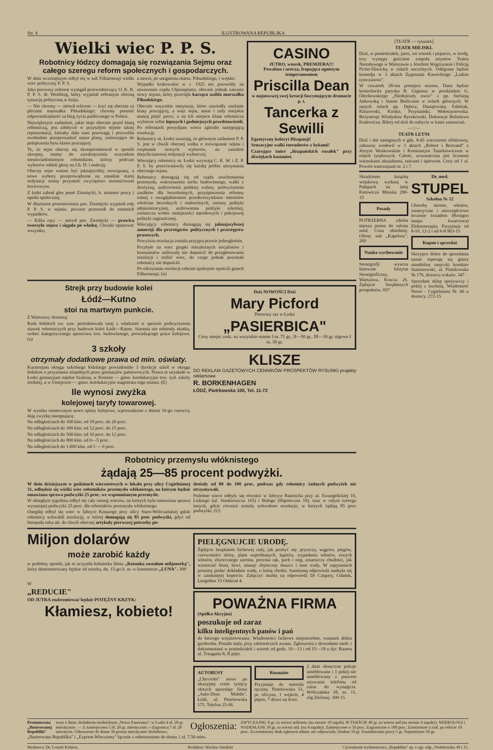Str. 4 ILUSTROWANA REPUBLIKA
Wielki wiec P. P. S.
Robotnicy łódzcy domagają się rozwiązania Sejmu oraz całego szeregu reform społecznych i gospodarczych.
W dniu wczorajszym odbył się w sali Filharmonji wielki wiec polityczny P. P. S.
Jako pierwszy referent wystąpił przewodniczący O. K. R. P. P. S. dr. Weisberg, który wyjaśnił zebranym obecną sytuację polityczną w kraju.
— Nie chcemy — mówił referent — kryć się obecnie za plecami marszałka Piłsudskiego; chcemy ponosić odpowiedzialność za bieg życia publicznego w Polsce.
Największym zadaniem, jakie staje obecnie przed klasą robotniczą, jest zdobycie w przyszłym sejmie takiej reprezentacji, któraby dała nam przewagę i pozwoliła swobodnie przeprowadzić nasze plany, zmierzające do polepszenia bytu klasie pracującej.
To, że sejm obecny się skompromitował w sposób okropny, mamy do zawdzięczenia wszystkim nieuświadomionym robotnikom, którzy podczas wyborów oddali głosy na Ch. D. i endecję.
Obecny sejm winien być jaknajrychlej rozwiązany, a nowe wybory przeprowadzone na zasadzie starej ordynacji winny przynieść zwycięstwo stronnictwom lewicowym.
Z kolei zabrał głos poseł Ziemięcki, b. minister pracy i opieki społecznej.
W dłuższem przemówieniu pos. Ziemięcki wyjaśnił rolę P. P. S. w sejmie, poczem przeszedł do ostatnich wypadków.
— Kilka razy — mówił pos. Ziemięcki — prawica tworzyła sojusz i sięgała po władzę. Chciała opanować wszystko,
a nawet, po ustąpieniu marsz. Piłsudskiego, i wojsko.
Wypadki krakowskie w r. 1925 nie pozwoliły na utworzenie rządu Chjenopiasta, obecnie jednak zawarto nowy sojusz, który przecięła karząca szabla marszałka Piłsudskiego.
Obecnie wszystkie instytucje, które zawiodły zaufanie klasy pracującej, a więc sejm, senat i rady miejskie muszą pójść precz, a na ich miejsce klasa robotnicza wybierze sobie lepszych i godniejszych przedstawicieli.
Po referatach prezydjum wiecu zgłosiło następującą rezolucję:
Robotnicy m. Łodzi uważają, że głównym zadaniem P. P. S. jest w chwili obecnej walka o rozwiązanie sejmu i rozpisanie nowych wyborów, na zasadzie dotychczasowej ordynacji wyborczej.
Wiecujący robotnicy m. Łodzi wzywają C. K. W. i Z. P. P. S. by przeciwstawiły się każdej próbie utrzymania obecnego sejmu.
Robotnicy domagają się od rządu uruchomienia przemysłu, wskrzeszenia ruchu budowlanego, walki z drożyzną, uzdrowienia polskiej waluty, podwyższenia zasiłków dla bezrobotnych, przyśpieszenia reformy rolnej z uwzględnieniem przedewszystkiem interesów włościan bezrolnych i małorolnych, zmiany polityki administracyjnej, uzdrowienia polityki szkolnej, zwłaszcza wobec mniejszości narodowych i pokojowej polityki zagranicznej.
Wiecujący robotnicy domagają się jaknajszybszej amnestji dla przestępców politycznych i przestępstw prasowych.
Powyższa rezolucja została przyjęta prawie jednogłośnie.
Przybyłe na wiec grupki niezależnych socjalistów i komunistów usiłowały nie dopuścić do przegłosowania rezolucji i rozbić wiec, do czego jednak pozostali robotnicy nie dopuścili.
Po odczytaniu rezolucji zebrani spokojnie opuścili gmach Filharmonji. (n)
CASINO
JUTRO, wtorek, PREMJERA!!!
Powabna i urocza, frapująca ognistym temperamentem
Priscilla Dean
w najnowszej swej kreacji fascynującym dramacie p. t.
Tancerka z Sewilli
Egzotyczny koloryt Hiszpanji!
Sensacyjne walki toreadorów z bykami!
Czarujące tańce „hiszpańskich rusałek" przy dźwiękach kastaniet.
Strejk przy budowie kolei
Łódź—Kutno
stoi na martwym punkcie.
Z Warszawy donoszą:
Rada łódzkich zw. zaw. pertraktowała tutaj z władzami w sprawie podwyższenia stawek robotniczych przy budowie kolei Łódź—Kutno. Starania nie odniosły skutku, wobec kategorycznego sprzeciwu tow. budowlanego, prowadzącego prace kolejowe. (u)
3 szkoły
otrzymały dodatkowe prawa od min. oświaty.
Kuratorjum okręgu szkolnego łódzkiego powiadomiło 3 dyrekcje szkół w okręgu łódzkim o przyznaniu niepełnych praw gimnazjów państwowych. Prawa te uzyskało w Łodzi gimnazjum męskie Szakina, w Koninie — gimn. koedukacyjne tow. żyd. szkoły średniej, a w Uniejowie — gimn. koedukacyjne magistratu tego miasta. (E)
Ile wynosi zwyżka
kolejowej taryfy towarowej.
W wyniku ostatecznym nowe opłaty kolejowe, wprowadzone z dniem 10-go czerwca, dają zwyżkę następującą:
Na odległościach do 100 klm. od 18 proc. do 20 proc.
Na odległościach do 300 klm. od 12 proc. do 15 proc.
Na odległościach do 500 klm. od 10 proc. do 12 proc.
Na odległościach do 800 klm. od 0—5 proc.
Na odległościach do 1.000 klm. od 5 — 0 proc.
Dziś NOWOŚCI Dziś
Mary Picford
Pierwszy raz w Łodzi
„PASIERBICA"
Ceny miejsc codz. na wszystkie seanse I m. 75 gr., II—50 gr., III—30 gr. ulgowe I m. 50 gr.
KLISZE
DO REKLAM GAZETOWYCH CENNIKÓW PROSPEKTÓW RYSUNKI projekty reklamowe
R. BORKENHAGEN
ŁÓDŹ, Piotrkowska 100, Tel. 11-72
Robotnicy przemysłu włóknistego
żądają 25—85 procent podwyżki.
W dniu dzisiejszym w godzinach wieczorowych w lokalu przy ulicy Cegielnianej 31, odbędzie się wielki wiec robotników przemysłu włóknistego, na którym będzie omawiana sprawa podwyżki 25 proc. we wspomnianym przemyśle.
W ubiegłym tygodniu odbył się cały szereg wieców, na których była omawiana sprawa wysuniętej podwyżki 25 proc. dla robotników przemysłu włóknistego.
Onegdaj odbył się wiec w fabryce Krauzego przy ulicy Staro-Wólczańskiej gdzie robotnicy uchwalili rezolucję, w której domagają się 85 proc podwyżki, gdyż od listopada roku ub. do chwili obecnej artykuły pierwszej potrzeby po-
drożały od 80 do 100 proc, podczas gdy robotnicy żadnych podwyżek nie otrzymywali.
Podobne wiece odbyły się również w fabryce Ramischa przy ul. Ewangelickiej 10, Liskiego (ul. Sienkiewicza 165) i Bulego (Hipoteczna 10), oraz w całym szeregu innych, gdzie również zostały uchwalone rezolucje, w których żądają 85 proc podwyżki. (U)
Miljon dolarów
może zarobić każdy
w podobny sposób, jak to uczyniła bohaterka filmu „Ratunku zostałam miljonerką", który demonstrowany będzie od wtorku, dn. 15-go b. m. w kinoteatrze „LUNA". 309
W
„REDUCIE"
OD JUTRA rozbrzmiewać będzie POTĘŻNY KRZYK:
Kłamiesz, kobieto!
PIELĘGNUJCIE URODĘ.
Żądajcie bezpłatnie fachowej rady, jak pozbyć się: pryszczy, wągrów, piegów, czerwoności skóry, plam wątrobianych, łupieżu, wypadania włosów, siwych włosów, zbytecznego zarostu, pocenia rąk, pach i nóg, zmarszczy chudości, jak wzmocnić biust, brwi, usunąć zbyteczny tłuszcz i inne wady. W zapytaniach prosimy podać dokładnie wadę, o którą chodzi. Sumienną odpowiedź nadsyła się w zamkniętej kopercie. Załączyć markę na odpowiedź Dr Caspary, Gdańsk, Leegethor 15 Oddział 4.
POWAŻNA FIRMA
(Spółka Akcyjna)
poszukuje od zaraz
kilku inteligentnych panów i pań
do łatwego wojażerowania. Wiadomości fachowe niepotrzebne, warunek dobra garderoba. Posada stała, przy zdolnościach awans. Zgłoszenia z dowodami osob. i dokumentami w poniedziałek i wtorek od godz. 10—13 i od 15—18 u dyr. Bauera ul. Traugutta 8, II piętr.
AUTOBUSY
„Chevrolet" nowe po okazyjnej cenie tysięcy złotych sprzedaje firma „Auto-Dom Mobile". Łódź, ul. Piotrkowska 175. Telefon 25-06.
Rozmaite
Przyjmuje do mereżki ręcznej. Piotrkowska 51, pr. oficyna, 1 wejście, 4 piętro, 7 drzwi na lewo.
2 duże słoneczne pokoje umeblowane i 1 pokój nie umeblowany z prawem używania telefonu od zaraz do wynajęcia. Wólczańska 18, m. 11, róg Zielonej. 300-15
[TEATR — rysunek]
TEATR MIEJSKI.
Dziś, w poniedziałek, jutro, we wtorek i pojutrze, w środę, trzy występy gościnne zespołu artystów Teatru Narodowego w Warszawie z Józefem Węgrzynem i Felicją Picho-Śliwicką w rolach naczelnych. Odegrana będzie komedja w 3 aktach Zygmunta Kaweckiego „Ludzie tymczasowi".
W czwartek 28-ma premjera sezonu. Dana będzie krotochwila paryska R. Gignoux w przekładzie G. Olechowskiego „Niedojrzały owoc" z pp. Stefanją Jarkowską i Janem Bieliczem w rolach głównych. W innych rolach pp. Dębicz, Dunajewska, Fabisiak, Kliszewski, Krotke, Przystański, Wołoszynowska. Reżyseruje Władysław Ryszkowski. Dekoracje Bolesława Kudewicza. Bilety od dziś do nabycia w kasie zamawiań.
—::—
TEATR LETNI
Dziś i dni następnych o gdz. 8.45 wieczorem efektowny, zabawny wodewil w 3 aktach „Robert i Bertrand" z Jerzym Woskowskim i Konstantym Tatarkiewiczem w rolach tytułowych. Całość, urozmaicona jest licznemi wstawkami aktualnemi, tańcami i śpiewem. Ceny od 1 zł. Powrót tramwajami nr. 2 i 7.
Skradziono książkę wojskową wydaną w Pułapach na imię Katowicza Moszka 290-15
Posady
POTRZEBNA zdolna starsza panna do salonu mód. Cena obiedniej. Oferty sub „Kapelusz". 260
Nauka wychowanie
Stenografji wyucza listownie Instytut Stenograficzny, Warszawa, Krucza 26. Żądajcie bezpłatnych prospektów. 057
Dr. med.
STUPEL
Szkolna № 12
Choroby skórne, włosów, weneryczne i moczopłciowe leczenie światłem (Rentgen lampa kwarcowa) Elektroterapia. Przyjmuje od 8-10, 12-2 i od 6-8 903-15
Kupno i sprzedaż
Skrzypce dobre do sprzedania tamże reperuję się gitary mandoliny smyczki korektor Staniszewski, ul. Piotrkowska № 176, dozorca wskaże. 347
Sprzedam sklep spożywczy i pokój z kuchnią. Wiadomość Nowo - Cegielniana № 66 u dozorcy. 272-15
Prenumerata „Ilustrowanej Republiki" wraz z ilustr. dodatkiem niedzielnym „Nowa Panorama": w Łodzi 4 zł. 20 gr. miesięcznie. — Z zamiejscowa 5 zł. 20 gr. miesięcznie.—Zagranicą 7 zł. 20 miesięczn. Odnoszenie do domu 30 groszy miesięcznie dodatkowo. Ogłoszenia: ZWYCZAJNE: 8 gr. za wiersz milimetr. (na stronie 10 szpalt). W TEKŚCIE 40 gr. za wiersz mil (na stronie 4 szpalty). NEKROLOGI i NADESŁANE 30 gr. za wiersz mil. (na 4 szpalty). Zamiejscowe o 50 proc. Zagraniczne o 100 proc. Zastrzeżone z zaśl. po tekście 10 proc. Za terminowy druk ogłoszeń admin. nie odpowiada. Drobne 10 gr. Poszukiwanie pracy 5 gr. Najmniejsze 50 gr.
„Ilustrowana Republika" i „Express Wieczorny" łącznie z odnoszeniem do domu 1 zł. 7.50 mies.
Wydawca: Dr. Leszek Kirkien. Redaktor: Wacław Smólski Czcionkami wydawnictwa „Republika" sp. z ogr. odp., Piotrkowska 49 i 15.